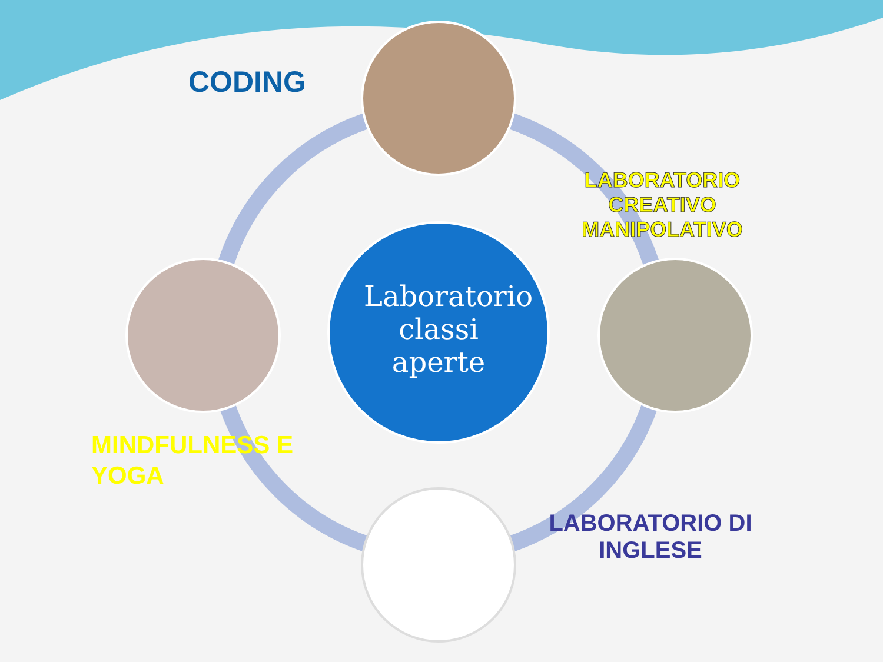CODING
LABORATORIO CREATIVO MANIPOLATIVO
Laboratorio classi aperte
MINDFULNESS E
YOGA
LABORATORIO DI INGLESE